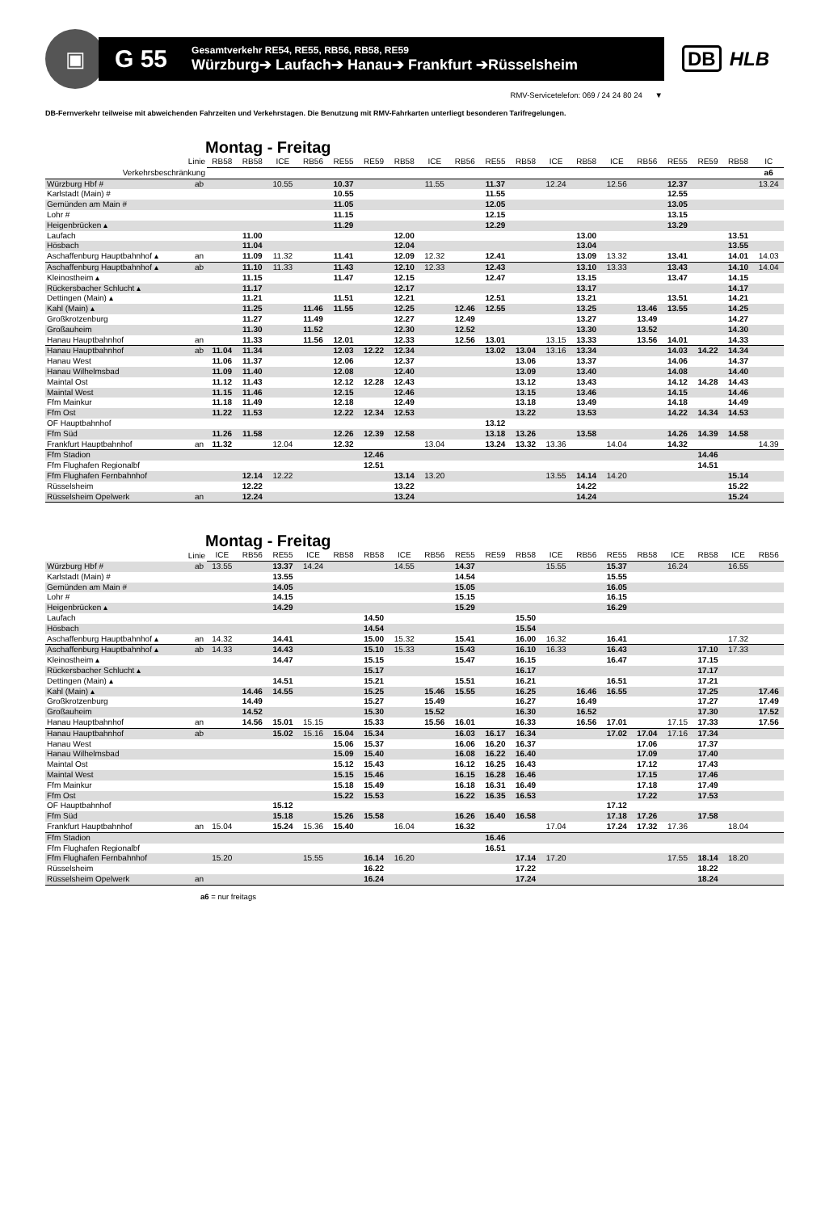▣
G 55
Gesamtverkehr RE54, RE55, RB56, RB58, RE59
Würzburg➔ Laufach➔ Hanau➔ Frankfurt ➔Rüsselsheim
DB HLB
RMV-Servicetelefon: 069 / 24 24 80 24 ▼
DB-Fernverkehr teilweise mit abweichenden Fahrzeiten und Verkehrstagen. Die Benutzung mit RMV-Fahrkarten unterliegt besonderen Tarifregelungen.
Montag - Freitag
| Linie | | RB58 | RB58 | ICE | RB56 | RE55 | RE59 | RB58 | ICE | RB56 | RE55 | RB58 | ICE | RB58 | ICE | RB56 | RE55 | RE59 | RB58 | IC |
| --- | --- | --- | --- | --- | --- | --- | --- | --- | --- | --- | --- | --- | --- | --- | --- | --- | --- | --- | --- | --- |
| Verkehrsbeschränkung | | | | | | | | | | | | | | | | | | | | a6 |
| Würzburg Hbf # | ab | | | 10.55 | | 10.37 | | | 11.55 | | 11.37 | | 12.24 | | 12.56 | | 12.37 | | | 13.24 |
| Karlstadt (Main) # | | | | | | 10.55 | | | | | 11.55 | | | | | | 12.55 | | | |
| Gemünden am Main # | | | | | | 11.05 | | | | | 12.05 | | | | | | 13.05 | | | |
| Lohr # | | | | | | 11.15 | | | | | 12.15 | | | | | | 13.15 | | | |
| Heigenbrücken ▴ | | | | | | 11.29 | | | | | 12.29 | | | | | | 13.29 | | | |
| Laufach | | | 11.00 | | | | | 12.00 | | | | | | 13.00 | | | | | 13.51 | |
| Hösbach | | | 11.04 | | | | | 12.04 | | | | | | 13.04 | | | | | 13.55 | |
| Aschaffenburg Hauptbahnhof ▴ | an | | 11.09 | 11.32 | | 11.41 | | 12.09 | 12.32 | | 12.41 | | | 13.09 | 13.32 | | 13.41 | | 14.01 | 14.03 |
| Aschaffenburg Hauptbahnhof ▴ | ab | | 11.10 | 11.33 | | 11.43 | | 12.10 | 12.33 | | 12.43 | | | 13.10 | 13.33 | | 13.43 | | 14.10 | 14.04 |
| Kleinostheim ▴ | | | 11.15 | | | 11.47 | | 12.15 | | | 12.47 | | | 13.15 | | | 13.47 | | 14.15 | |
| Rückersbacher Schlucht ▴ | | | 11.17 | | | | | 12.17 | | | | | | 13.17 | | | | | 14.17 | |
| Dettingen (Main) ▴ | | | 11.21 | | | 11.51 | | 12.21 | | | 12.51 | | | 13.21 | | | 13.51 | | 14.21 | |
| Kahl (Main) ▴ | | | 11.25 | | 11.46 | 11.55 | | 12.25 | | 12.46 | 12.55 | | | 13.25 | | 13.46 | 13.55 | | 14.25 | |
| Großkrotzenburg | | | 11.27 | | 11.49 | | | 12.27 | | 12.49 | | | | 13.27 | | 13.49 | | | 14.27 | |
| Großauheim | | | 11.30 | | 11.52 | | | 12.30 | | 12.52 | | | | 13.30 | | 13.52 | | | 14.30 | |
| Hanau Hauptbahnhof | an | | 11.33 | | 11.56 | 12.01 | | 12.33 | | 12.56 | 13.01 | | 13.15 | 13.33 | | 13.56 | 14.01 | | 14.33 | |
| Hanau Hauptbahnhof | ab | 11.04 | 11.34 | | | 12.03 | 12.22 | 12.34 | | | 13.02 | 13.04 | 13.16 | 13.34 | | | 14.03 | 14.22 | 14.34 | |
| Hanau West | | 11.06 | 11.37 | | | 12.06 | | 12.37 | | | | 13.06 | | 13.37 | | | 14.06 | | 14.37 | |
| Hanau Wilhelmsbad | | 11.09 | 11.40 | | | 12.08 | | 12.40 | | | | 13.09 | | 13.40 | | | 14.08 | | 14.40 | |
| Maintal Ost | | 11.12 | 11.43 | | | 12.12 | 12.28 | 12.43 | | | | 13.12 | | 13.43 | | | 14.12 | 14.28 | 14.43 | |
| Maintal West | | 11.15 | 11.46 | | | 12.15 | | 12.46 | | | | 13.15 | | 13.46 | | | 14.15 | | 14.46 | |
| Ffm Mainkur | | 11.18 | 11.49 | | | 12.18 | | 12.49 | | | | 13.18 | | 13.49 | | | 14.18 | | 14.49 | |
| Ffm Ost | | 11.22 | 11.53 | | | 12.22 | 12.34 | 12.53 | | | | 13.22 | | 13.53 | | | 14.22 | 14.34 | 14.53 | |
| OF Hauptbahnhof | | | | | | | | | | | 13.12 | | | | | | | | | |
| Ffm Süd | | 11.26 | 11.58 | | | 12.26 | 12.39 | 12.58 | | | 13.18 | 13.26 | | 13.58 | | | 14.26 | 14.39 | 14.58 | |
| Frankfurt Hauptbahnhof | an | 11.32 | | 12.04 | | 12.32 | | | 13.04 | | 13.24 | 13.32 | 13.36 | | 14.04 | | 14.32 | | | 14.39 |
| Ffm Stadion | | | | | | | 12.46 | | | | | | | | | | | 14.46 | | |
| Ffm Flughafen Regionalbf | | | | | | | 12.51 | | | | | | | | | | | 14.51 | | |
| Ffm Flughafen Fernbahnhof | | | 12.14 | 12.22 | | | | 13.14 | 13.20 | | | | 13.55 | 14.14 | 14.20 | | | | 15.14 | |
| Rüsselsheim | | | 12.22 | | | | | 13.22 | | | | | | 14.22 | | | | | 15.22 | |
| Rüsselsheim Opelwerk | an | | 12.24 | | | | | 13.24 | | | | | | 14.24 | | | | | 15.24 | |
Montag - Freitag
| Linie | | ICE | RB56 | RE55 | ICE | RB58 | RB58 | ICE | RB56 | RE55 | RE59 | RB58 | ICE | RB56 | RE55 | RB58 | ICE | RB58 | ICE | RB56 |
| --- | --- | --- | --- | --- | --- | --- | --- | --- | --- | --- | --- | --- | --- | --- | --- | --- | --- | --- | --- | --- |
| Würzburg Hbf # | ab | 13.55 | | 13.37 | 14.24 | | | 14.55 | | 14.37 | | | 15.55 | | 15.37 | | 16.24 | | 16.55 | |
| Karlstadt (Main) # | | | | 13.55 | | | | | | 14.54 | | | | | 15.55 | | | | | |
| Gemünden am Main # | | | | 14.05 | | | | | | 15.05 | | | | | 16.05 | | | | | |
| Lohr # | | | | 14.15 | | | | | | 15.15 | | | | | 16.15 | | | | | |
| Heigenbrücken ▴ | | | | 14.29 | | | | | | 15.29 | | | | | 16.29 | | | | | |
| Laufach | | | | | | | 14.50 | | | | | 15.50 | | | | | | | | |
| Hösbach | | | | | | | 14.54 | | | | | 15.54 | | | | | | | | |
| Aschaffenburg Hauptbahnhof ▴ | an | 14.32 | | 14.41 | | | 15.00 | 15.32 | | 15.41 | | 16.00 | 16.32 | | 16.41 | | | | 17.32 | |
| Aschaffenburg Hauptbahnhof ▴ | ab | 14.33 | | 14.43 | | | 15.10 | 15.33 | | 15.43 | | 16.10 | 16.33 | | 16.43 | | | 17.10 | 17.33 | |
| Kleinostheim ▴ | | | | 14.47 | | | 15.15 | | | 15.47 | | 16.15 | | | 16.47 | | | 17.15 | | |
| Rückersbacher Schlucht ▴ | | | | | | | 15.17 | | | | | 16.17 | | | | | | 17.17 | | |
| Dettingen (Main) ▴ | | | | 14.51 | | | 15.21 | | | 15.51 | | 16.21 | | | 16.51 | | | 17.21 | | |
| Kahl (Main) ▴ | | | 14.46 | 14.55 | | | 15.25 | | 15.46 | 15.55 | | 16.25 | | 16.46 | 16.55 | | | 17.25 | | 17.46 |
| Großkrotzenburg | | | 14.49 | | | | 15.27 | | 15.49 | | | 16.27 | | 16.49 | | | | 17.27 | | 17.49 |
| Großauheim | | | 14.52 | | | | 15.30 | | 15.52 | | | 16.30 | | 16.52 | | | | 17.30 | | 17.52 |
| Hanau Hauptbahnhof | an | | 14.56 | 15.01 | 15.15 | | 15.33 | | 15.56 | 16.01 | | 16.33 | | 16.56 | 17.01 | | 17.15 | 17.33 | | 17.56 |
| Hanau Hauptbahnhof | ab | | | 15.02 | 15.16 | 15.04 | 15.34 | | | 16.03 | 16.17 | 16.34 | | | 17.02 | 17.04 | 17.16 | 17.34 | | |
| Hanau West | | | | | | 15.06 | 15.37 | | | 16.06 | 16.20 | 16.37 | | | | 17.06 | | 17.37 | | |
| Hanau Wilhelmsbad | | | | | | 15.09 | 15.40 | | | 16.08 | 16.22 | 16.40 | | | | 17.09 | | 17.40 | | |
| Maintal Ost | | | | | | 15.12 | 15.43 | | | 16.12 | 16.25 | 16.43 | | | | 17.12 | | 17.43 | | |
| Maintal West | | | | | | 15.15 | 15.46 | | | 16.15 | 16.28 | 16.46 | | | | 17.15 | | 17.46 | | |
| Ffm Mainkur | | | | | | 15.18 | 15.49 | | | 16.18 | 16.31 | 16.49 | | | | 17.18 | | 17.49 | | |
| Ffm Ost | | | | | | 15.22 | 15.53 | | | 16.22 | 16.35 | 16.53 | | | | 17.22 | | 17.53 | | |
| OF Hauptbahnhof | | | | 15.12 | | | | | | | | | | | 17.12 | | | | | |
| Ffm Süd | | | | 15.18 | | 15.26 | 15.58 | | | 16.26 | 16.40 | 16.58 | | | 17.18 | 17.26 | | 17.58 | | |
| Frankfurt Hauptbahnhof | an | 15.04 | | 15.24 | 15.36 | 15.40 | | 16.04 | | 16.32 | | | 17.04 | | 17.24 | 17.32 | 17.36 | | 18.04 | |
| Ffm Stadion | | | | | | | | | | | 16.46 | | | | | | | | | |
| Ffm Flughafen Regionalbf | | | | | | | | | | | 16.51 | | | | | | | | | |
| Ffm Flughafen Fernbahnhof | | 15.20 | | | 15.55 | | 16.14 | 16.20 | | | | 17.14 | 17.20 | | | | 17.55 | 18.14 | 18.20 | |
| Rüsselsheim | | | | | | | 16.22 | | | | | 17.22 | | | | | | 18.22 | | |
| Rüsselsheim Opelwerk | an | | | | | | 16.24 | | | | | 17.24 | | | | | | 18.24 | | |
a6 = nur freitags